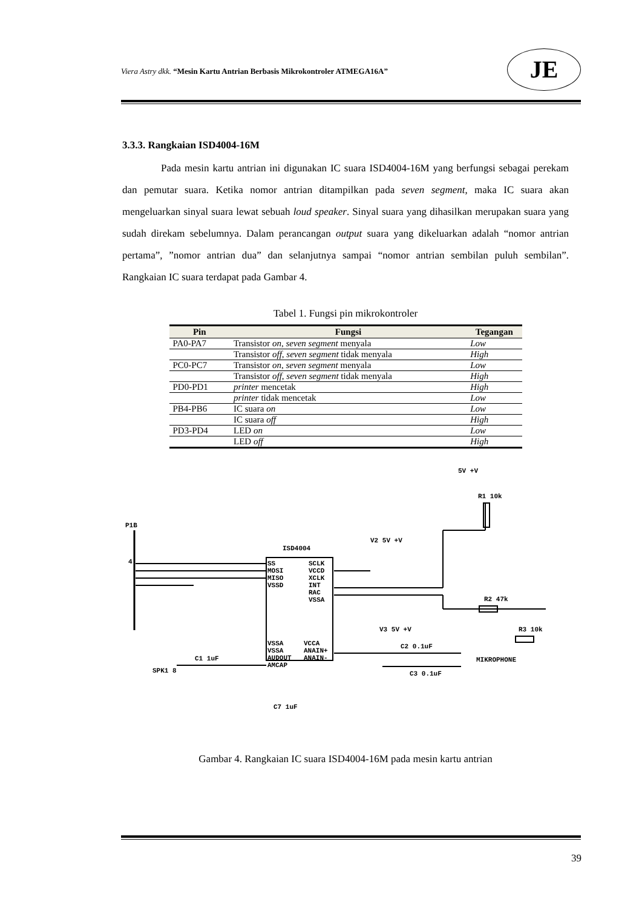Viera Astry dkk. “Mesin Kartu Antrian Berbasis Mikrokontroler ATMEGA16A”
JE
3.3.3. Rangkaian ISD4004-16M
Pada mesin kartu antrian ini digunakan IC suara ISD4004-16M yang berfungsi sebagai perekam dan pemutar suara. Ketika nomor antrian ditampilkan pada seven segment, maka IC suara akan mengeluarkan sinyal suara lewat sebuah loud speaker. Sinyal suara yang dihasilkan merupakan suara yang sudah direkam sebelumnya. Dalam perancangan output suara yang dikeluarkan adalah “nomor antrian pertama”, ”nomor antrian dua” dan selanjutnya sampai “nomor antrian sembilan puluh sembilan”. Rangkaian IC suara terdapat pada Gambar 4.
Tabel 1. Fungsi pin mikrokontroler
| Pin | Fungsi | Tegangan |
| --- | --- | --- |
| PA0-PA7 | Transistor on, seven segment menyala | Low |
| | Transistor off , seven segment tidak menyala | High |
| PC0-PC7 | Transistor on , seven segment menyala | Low |
| | Transistor off , seven segment tidak menyala | High |
| PD0-PD1 | printer mencetak | High |
| | printer tidak mencetak | Low |
| PB4-PB6 | IC suara on | Low |
| | IC suara off | High |
| PD3-PD4 | LED on | Low |
| | LED off | High |
ISD4004
P1B
4
C1 1uF
SPK1 8
R1 10k
R2 47k
R3 10k
V2 5V +V
V3 5V +V
C2 0.1uF
C3 0.1uF
MIKROPHONE
C7 1uF
5V +V
SS
MOSI
MISO
VSSD
SCLK
VCCD
XCLK
INT
RAC
VSSA
VSSA
VSSA
AUDOUT
AMCAP
VCCA
ANAIN+
ANAIN-
Gambar 4. Rangkaian IC suara ISD4004-16M pada mesin kartu antrian
39